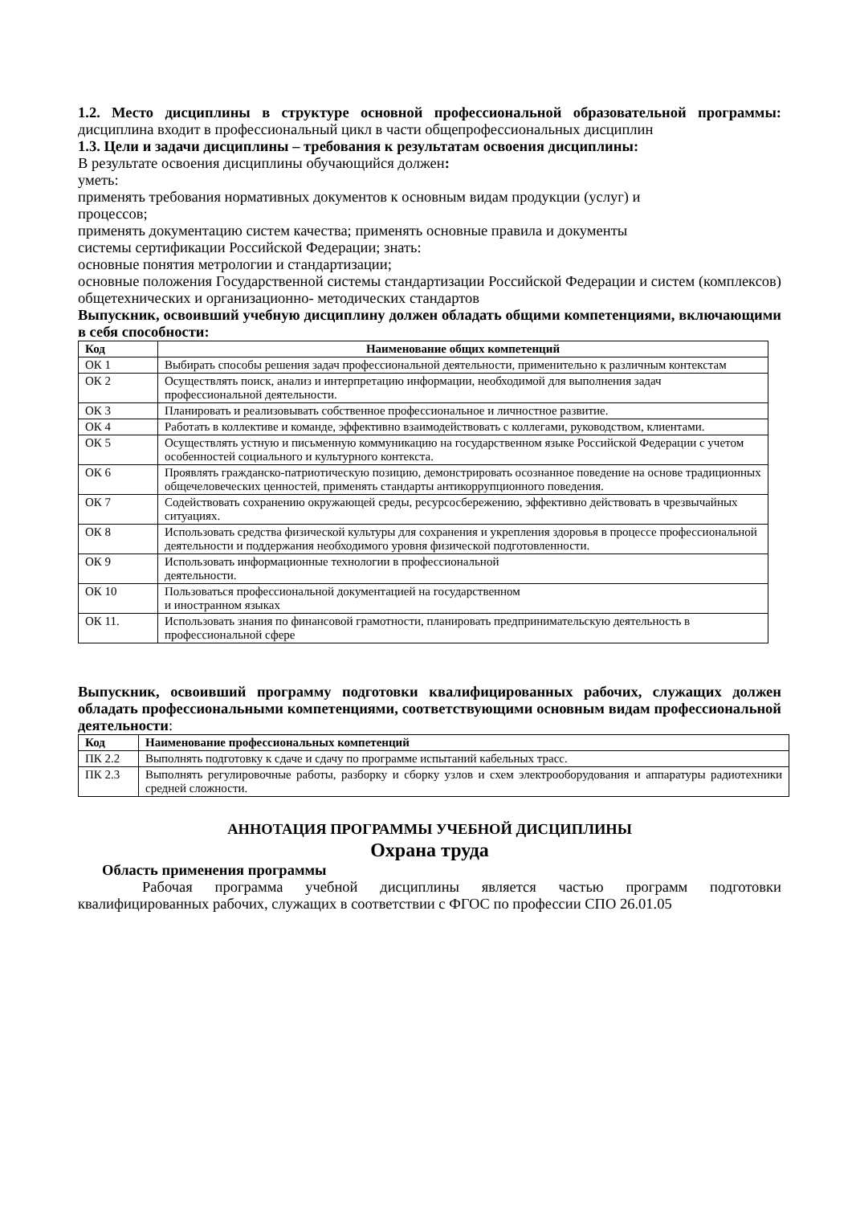1.2. Место дисциплины в структуре основной профессиональной образовательной программы: дисциплина входит в профессиональный цикл в части общепрофессиональных дисциплин
1.3. Цели и задачи дисциплины – требования к результатам освоения дисциплины:
В результате освоения дисциплины обучающийся должен:
уметь:
применять требования нормативных документов к основным видам продукции (услуг) и
процессов;
применять документацию систем качества; применять основные правила и документы
системы сертификации Российской Федерации; знать:
основные понятия метрологии и стандартизации;
основные положения Государственной системы стандартизации Российской Федерации и систем (комплексов) общетехнических и организационно- методических стандартов
Выпускник, освоивший учебную дисциплину должен обладать общими компетенциями, включающими в себя способности:
| Код | Наименование общих компетенций |
| --- | --- |
| ОК 1 | Выбирать способы решения задач профессиональной деятельности, применительно к различным контекстам |
| ОК 2 | Осуществлять поиск, анализ и интерпретацию информации, необходимой для выполнения задач профессиональной деятельности. |
| ОК 3 | Планировать и реализовывать собственное профессиональное и личностное развитие. |
| ОК 4 | Работать в коллективе и команде, эффективно взаимодействовать с коллегами, руководством, клиентами. |
| ОК 5 | Осуществлять устную и письменную коммуникацию на государственном языке Российской Федерации с учетом особенностей социального и культурного контекста. |
| ОК 6 | Проявлять гражданско-патриотическую позицию, демонстрировать осознанное поведение на основе традиционных общечеловеческих ценностей, применять стандарты антикоррупционного поведения. |
| ОК 7 | Содействовать сохранению окружающей среды, ресурсосбережению, эффективно действовать в чрезвычайных ситуациях. |
| ОК 8 | Использовать средства физической культуры для сохранения и укрепления здоровья в процессе профессиональной деятельности и поддержания необходимого уровня физической подготовленности. |
| ОК 9 | Использовать информационные технологии в профессиональной деятельности. |
| ОК 10 | Пользоваться профессиональной документацией на государственном и иностранном языках |
| ОК 11. | Использовать знания по финансовой грамотности, планировать предпринимательскую деятельность в профессиональной сфере |
Выпускник, освоивший программу подготовки квалифицированных рабочих, служащих должен обладать профессиональными компетенциями, соответствующими основным видам профессиональной деятельности:
| Код | Наименование профессиональных компетенций |
| --- | --- |
| ПК 2.2 | Выполнять подготовку к сдаче и сдачу по программе испытаний кабельных трасс. |
| ПК 2.3 | Выполнять регулировочные работы, разборку и сборку узлов и схем электрооборудования и аппаратуры радиотехники средней сложности. |
АННОТАЦИЯ ПРОГРАММЫ УЧЕБНОЙ ДИСЦИПЛИНЫ
Охрана труда
Область применения программы
Рабочая программа учебной дисциплины является частью программ подготовки квалифицированных рабочих, служащих в соответствии с ФГОС по профессии СПО 26.01.05